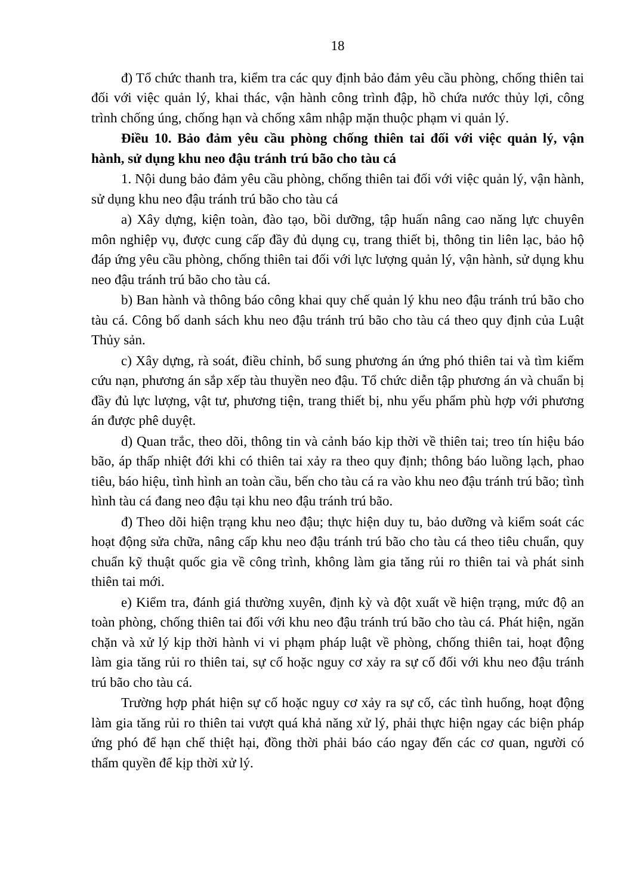18
đ) Tổ chức thanh tra, kiểm tra các quy định bảo đảm yêu cầu phòng, chống thiên tai đối với việc quản lý, khai thác, vận hành công trình đập, hồ chứa nước thủy lợi, công trình chống úng, chống hạn và chống xâm nhập mặn thuộc phạm vi quản lý.
Điều 10. Bảo đảm yêu cầu phòng chống thiên tai đối với việc quản lý, vận hành, sử dụng khu neo đậu tránh trú bão cho tàu cá
1. Nội dung bảo đảm yêu cầu phòng, chống thiên tai đối với việc quản lý, vận hành, sử dụng khu neo đậu tránh trú bão cho tàu cá
a) Xây dựng, kiện toàn, đào tạo, bồi dưỡng, tập huấn nâng cao năng lực chuyên môn nghiệp vụ, được cung cấp đầy đủ dụng cụ, trang thiết bị, thông tin liên lạc, bảo hộ đáp ứng yêu cầu phòng, chống thiên tai đối với lực lượng quản lý, vận hành, sử dụng khu neo đậu tránh trú bão cho tàu cá.
b) Ban hành và thông báo công khai quy chế quản lý khu neo đậu tránh trú bão cho tàu cá. Công bố danh sách khu neo đậu tránh trú bão cho tàu cá theo quy định của Luật Thủy sản.
c) Xây dựng, rà soát, điều chỉnh, bổ sung phương án ứng phó thiên tai và tìm kiếm cứu nạn, phương án sắp xếp tàu thuyền neo đậu. Tổ chức diễn tập phương án và chuẩn bị đầy đủ lực lượng, vật tư, phương tiện, trang thiết bị, nhu yếu phẩm phù hợp với phương án được phê duyệt.
d) Quan trắc, theo dõi, thông tin và cảnh báo kịp thời về thiên tai; treo tín hiệu báo bão, áp thấp nhiệt đới khi có thiên tai xảy ra theo quy định; thông báo luồng lạch, phao tiêu, báo hiệu, tình hình an toàn cầu, bến cho tàu cá ra vào khu neo đậu tránh trú bão; tình hình tàu cá đang neo đậu tại khu neo đậu tránh trú bão.
đ) Theo dõi hiện trạng khu neo đậu; thực hiện duy tu, bảo dưỡng và kiểm soát các hoạt động sửa chữa, nâng cấp khu neo đậu tránh trú bão cho tàu cá theo tiêu chuẩn, quy chuẩn kỹ thuật quốc gia về công trình, không làm gia tăng rủi ro thiên tai và phát sinh thiên tai mới.
e) Kiểm tra, đánh giá thường xuyên, định kỳ và đột xuất về hiện trạng, mức độ an toàn phòng, chống thiên tai đối với khu neo đậu tránh trú bão cho tàu cá. Phát hiện, ngăn chặn và xử lý kịp thời hành vi vi phạm pháp luật về phòng, chống thiên tai, hoạt động làm gia tăng rủi ro thiên tai, sự cố hoặc nguy cơ xảy ra sự cố đối với khu neo đậu tránh trú bão cho tàu cá.
Trường hợp phát hiện sự cố hoặc nguy cơ xảy ra sự cố, các tình huống, hoạt động làm gia tăng rủi ro thiên tai vượt quá khả năng xử lý, phải thực hiện ngay các biện pháp ứng phó để hạn chế thiệt hại, đồng thời phải báo cáo ngay đến các cơ quan, người có thẩm quyền để kịp thời xử lý.